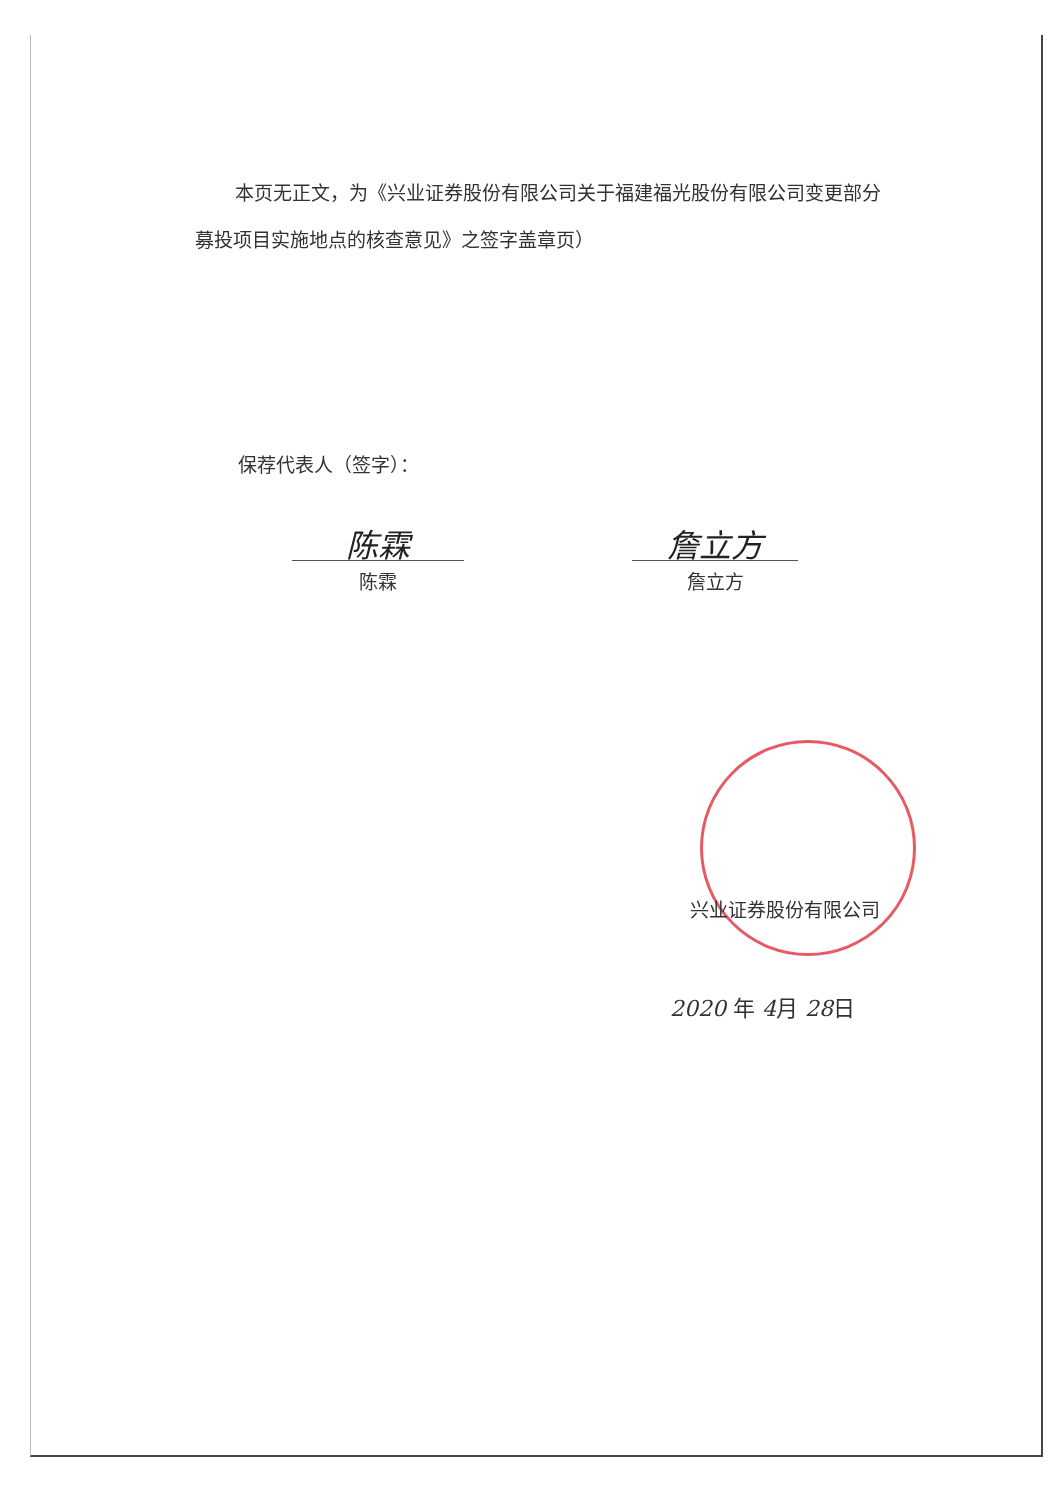本页无正文，为《兴业证券股份有限公司关于福建福光股份有限公司变更部分募投项目实施地点的核查意见》之签字盖章页）
保荐代表人（签字）：
陈霖
陈霖
詹立方
詹立方
兴业证券股份有限公司
2020 年 4月 28日